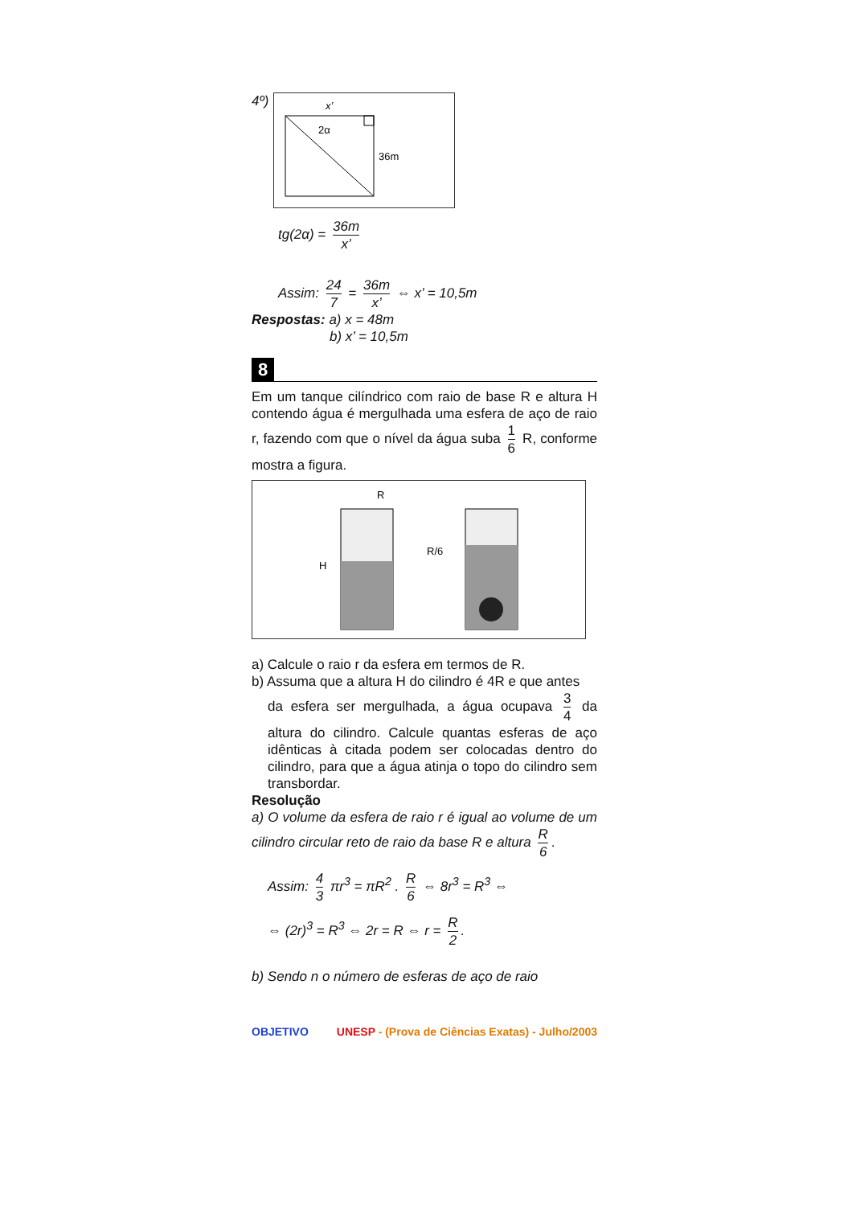4º)
x’
2α
36m
tg(2α) = 36m x’
Assim: 24 7 = 36m x’ ⇔ x’ = 10,5m
Respostas: a) x = 48m
b) x’ = 10,5m
8
Em um tanque cilíndrico com raio de base R e altura H contendo água é mergulhada uma esfera de aço de raio r, fazendo com que o nível da água suba 1 6 R, conforme mostra a figura.
R
H
R/6
a) Calcule o raio r da esfera em termos de R.
b) Assuma que a altura H do cilindro é 4R e que antes
da esfera ser mergulhada, a água ocupava 3 4 da altura do cilindro. Calcule quantas esferas de aço idênticas à citada podem ser colocadas dentro do cilindro, para que a água atinja o topo do cilindro sem transbordar.
Resolução
a) O volume da esfera de raio r é igual ao volume de um cilindro circular reto de raio da base R e altura R 6.
Assim: 4 3 πr<sup>3</sup> = πR<sup>2</sup> . R 6 ⇔ 8r<sup>3</sup> = R<sup>3</sup> ⇔
⇔ (2r)<sup>3</sup> = R<sup>3</sup> ⇔ 2r = R ⇔ r = R 2.
b) Sendo n o número de esferas de aço de raio
OBJETIVO UNESP - (Prova de Ciências Exatas) - Julho/2003